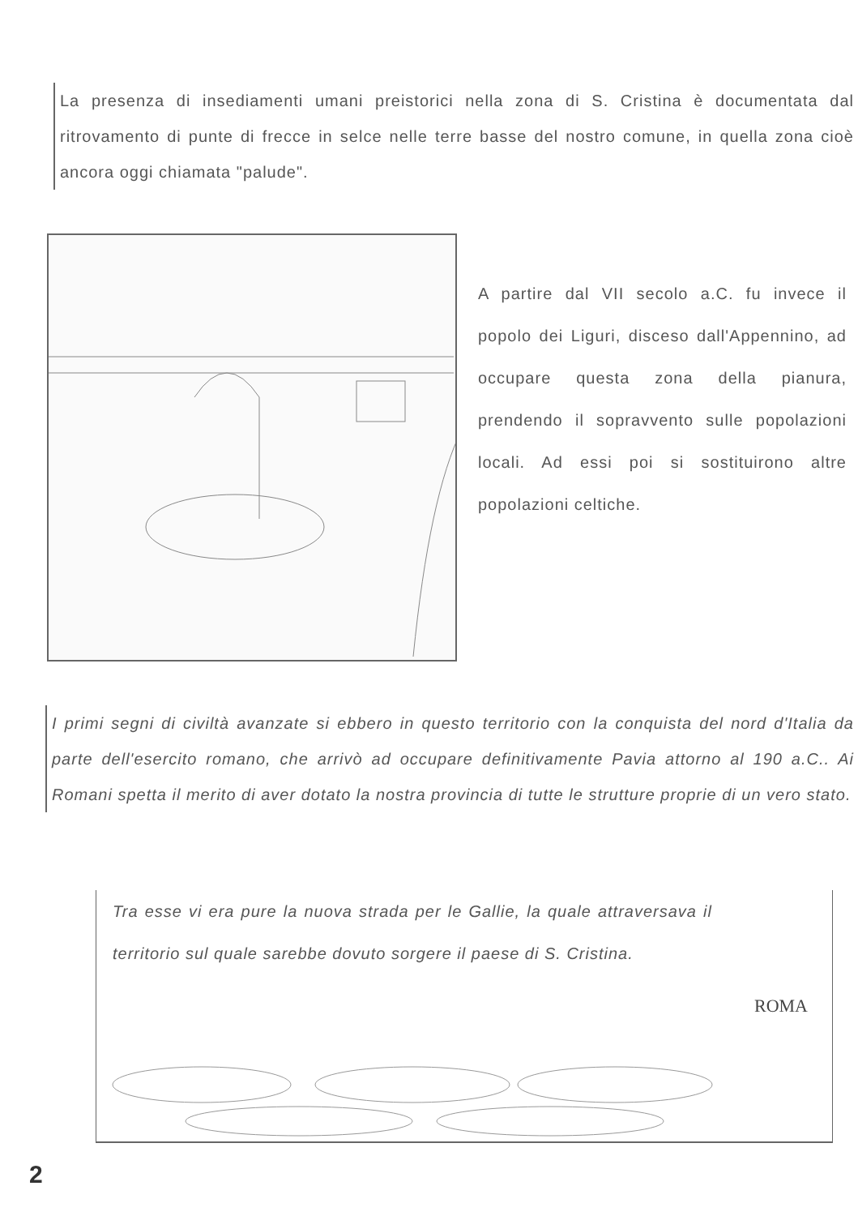La presenza di insediamenti umani preistorici nella zona di S. Cristina è documentata dal ritrovamento di punte di frecce in selce nelle terre basse del nostro comune, in quella zona cioè ancora oggi chiamata "palude".
A partire dal VII secolo a.C. fu invece il popolo dei Liguri, disceso dall'Appennino, ad occupare questa zona della pianura, prendendo il sopravvento sulle popolazioni locali. Ad essi poi si sostituirono altre popolazioni celtiche.
I primi segni di civiltà avanzate si ebbero in questo territorio con la conquista del nord d'Italia da parte dell'esercito romano, che arrivò ad occupare definitivamente Pavia attorno al 190 a.C.. Ai Romani spetta il merito di aver dotato la nostra provincia di tutte le strutture proprie di un vero stato.
Tra esse vi era pure la nuova strada per le Gallie, la quale attraversava il territorio sul quale sarebbe dovuto sorgere il paese di S. Cristina.
ROMA
2